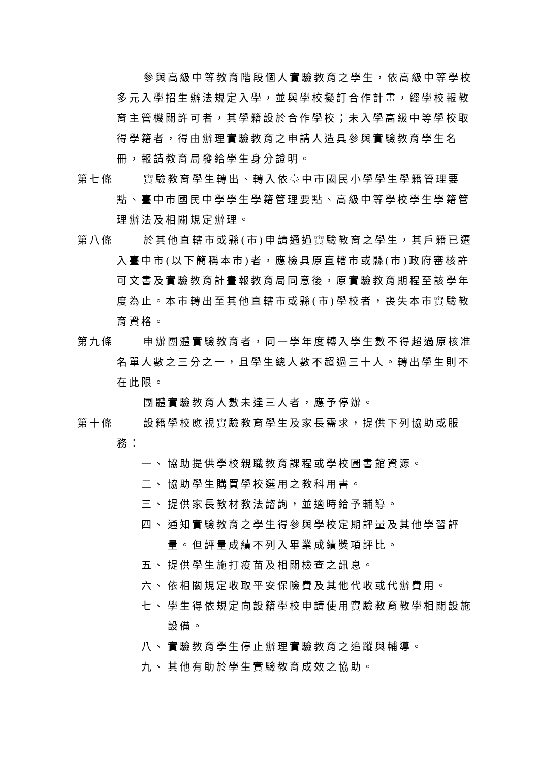參與高級中等教育階段個人實驗教育之學生，依高級中等學校多元入學招生辦法規定入學，並與學校擬訂合作計畫，經學校報教育主管機關許可者，其學籍設於合作學校；未入學高級中等學校取得學籍者，得由辦理實驗教育之申請人造具參與實驗教育學生名冊，報請教育局發給學生身分證明。
第七條 實驗教育學生轉出、轉入依臺中市國民小學學生學籍管理要點、臺中市國民中學學生學籍管理要點、高級中等學校學生學籍管理辦法及相關規定辦理。
第八條 於其他直轄市或縣(市)申請通過實驗教育之學生，其戶籍已遷入臺中市(以下簡稱本市)者，應檢具原直轄市或縣(市)政府審核許可文書及實驗教育計畫報教育局同意後，原實驗教育期程至該學年度為止。本市轉出至其他直轄市或縣(市)學校者，喪失本市實驗教育資格。
第九條 申辦團體實驗教育者，同一學年度轉入學生數不得超過原核准名單人數之三分之一，且學生總人數不超過三十人。轉出學生則不在此限。
團體實驗教育人數未達三人者，應予停辦。
第十條 設籍學校應視實驗教育學生及家長需求，提供下列協助或服務：
一、 協助提供學校親職教育課程或學校圖書館資源。
二、 協助學生購買學校選用之教科用書。
三、 提供家長教材教法諮詢，並適時給予輔導。
四、 通知實驗教育之學生得參與學校定期評量及其他學習評量。但評量成績不列入畢業成績獎項評比。
五、 提供學生施打疫苗及相關檢查之訊息。
六、 依相關規定收取平安保險費及其他代收或代辦費用。
七、 學生得依規定向設籍學校申請使用實驗教育教學相關設施設備。
八、 實驗教育學生停止辦理實驗教育之追蹤與輔導。
九、 其他有助於學生實驗教育成效之協助。